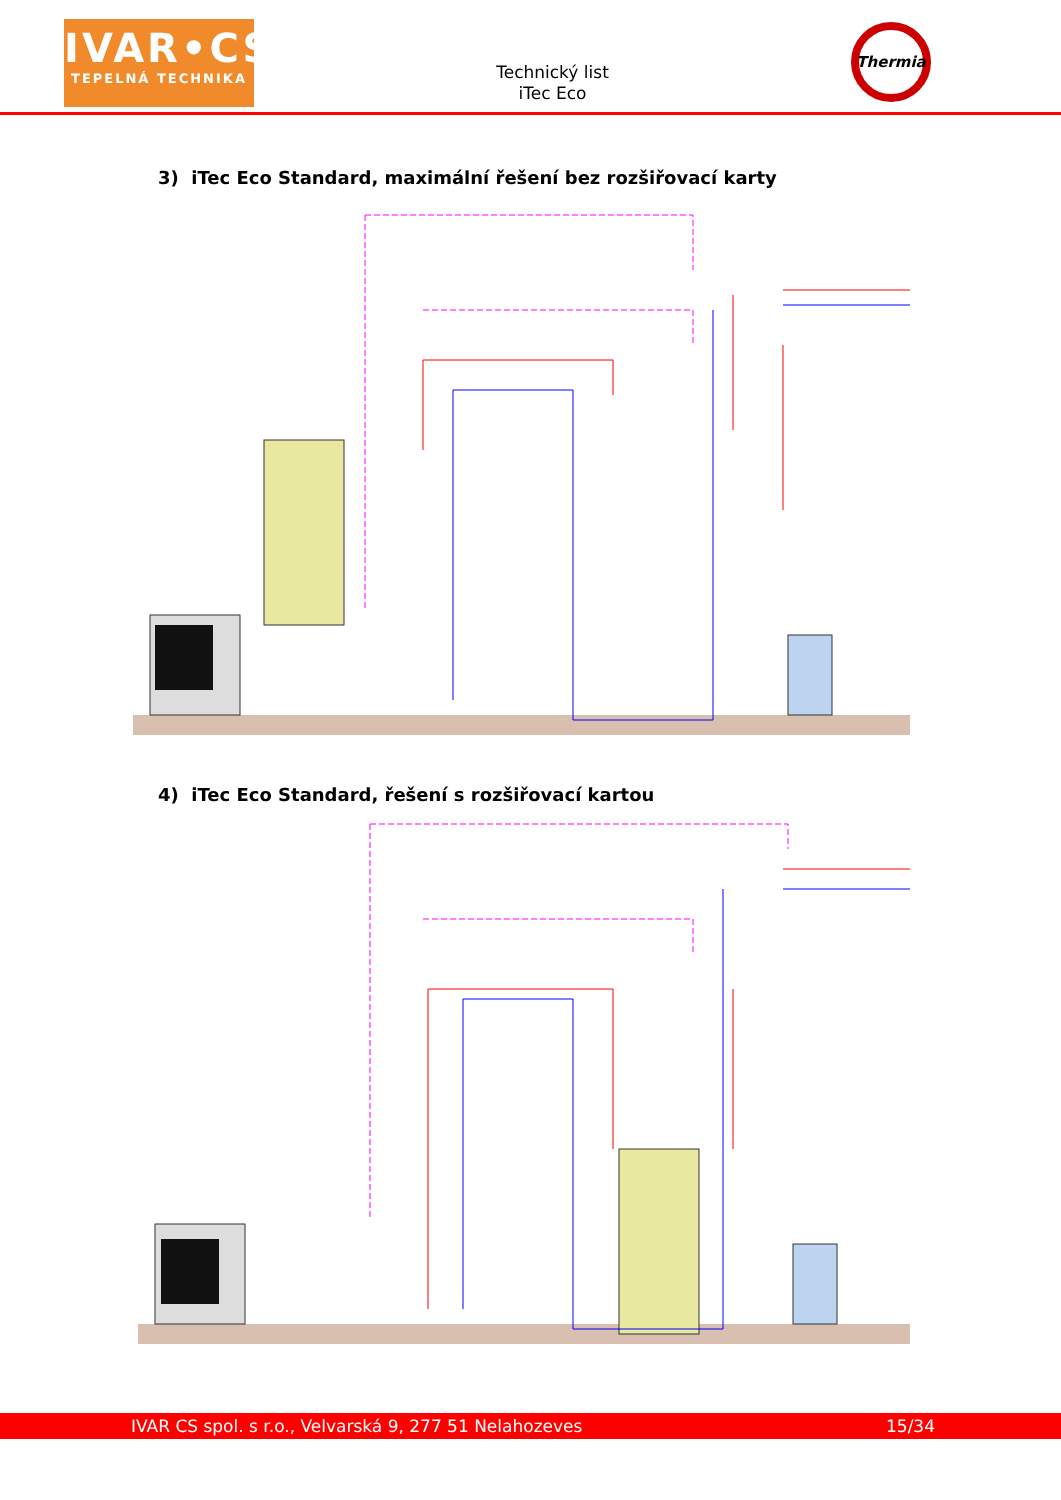IVAR•CS
TEPELNÁ TECHNIKA
Technický list
iTec Eco
Thermia
3) iTec Eco Standard, maximální řešení bez rozšiřovací karty
4) iTec Eco Standard, řešení s rozšiřovací kartou
IVAR CS spol. s r.o., Velvarská 9, 277 51 Nelahozeves 15/34